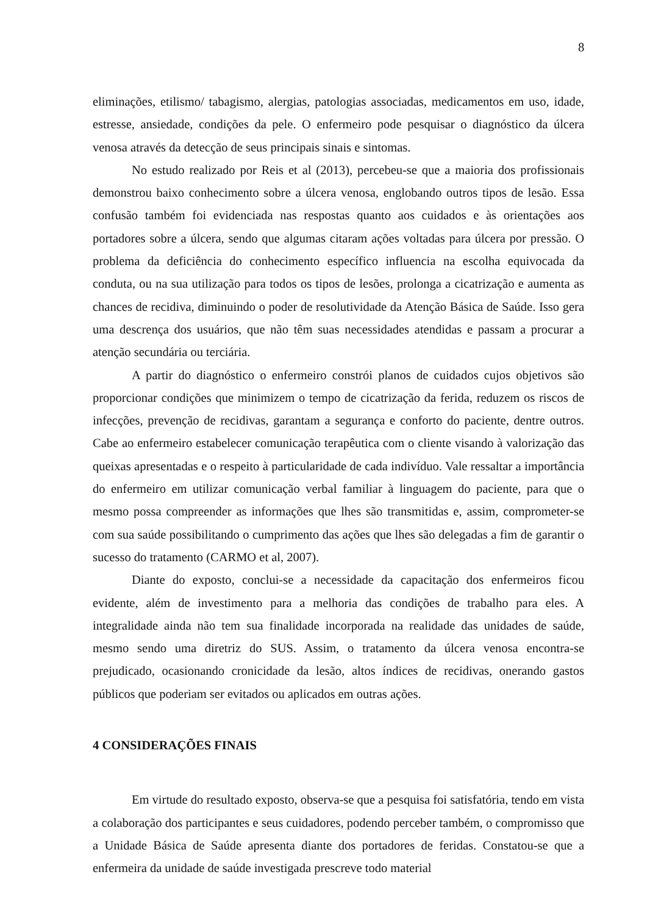8
eliminações, etilismo/ tabagismo, alergias, patologias associadas, medicamentos em uso, idade, estresse, ansiedade, condições da pele. O enfermeiro pode pesquisar o diagnóstico da úlcera venosa através da detecção de seus principais sinais e sintomas.
No estudo realizado por Reis et al (2013), percebeu-se que a maioria dos profissionais demonstrou baixo conhecimento sobre a úlcera venosa, englobando outros tipos de lesão. Essa confusão também foi evidenciada nas respostas quanto aos cuidados e às orientações aos portadores sobre a úlcera, sendo que algumas citaram ações voltadas para úlcera por pressão. O problema da deficiência do conhecimento específico influencia na escolha equivocada da conduta, ou na sua utilização para todos os tipos de lesões, prolonga a cicatrização e aumenta as chances de recidiva, diminuindo o poder de resolutividade da Atenção Básica de Saúde. Isso gera uma descrença dos usuários, que não têm suas necessidades atendidas e passam a procurar a atenção secundária ou terciária.
A partir do diagnóstico o enfermeiro constrói planos de cuidados cujos objetivos são proporcionar condições que minimizem o tempo de cicatrização da ferida, reduzem os riscos de infecções, prevenção de recidivas, garantam a segurança e conforto do paciente, dentre outros. Cabe ao enfermeiro estabelecer comunicação terapêutica com o cliente visando à valorização das queixas apresentadas e o respeito à particularidade de cada indivíduo. Vale ressaltar a importância do enfermeiro em utilizar comunicação verbal familiar à linguagem do paciente, para que o mesmo possa compreender as informações que lhes são transmitidas e, assim, comprometer-se com sua saúde possibilitando o cumprimento das ações que lhes são delegadas a fim de garantir o sucesso do tratamento (CARMO et al, 2007).
Diante do exposto, conclui-se a necessidade da capacitação dos enfermeiros ficou evidente, além de investimento para a melhoria das condições de trabalho para eles. A integralidade ainda não tem sua finalidade incorporada na realidade das unidades de saúde, mesmo sendo uma diretriz do SUS. Assim, o tratamento da úlcera venosa encontra-se prejudicado, ocasionando cronicidade da lesão, altos índices de recidivas, onerando gastos públicos que poderiam ser evitados ou aplicados em outras ações.
4 CONSIDERAÇÕES FINAIS
Em virtude do resultado exposto, observa-se que a pesquisa foi satisfatória, tendo em vista a colaboração dos participantes e seus cuidadores, podendo perceber também, o compromisso que a Unidade Básica de Saúde apresenta diante dos portadores de feridas. Constatou-se que a enfermeira da unidade de saúde investigada prescreve todo material